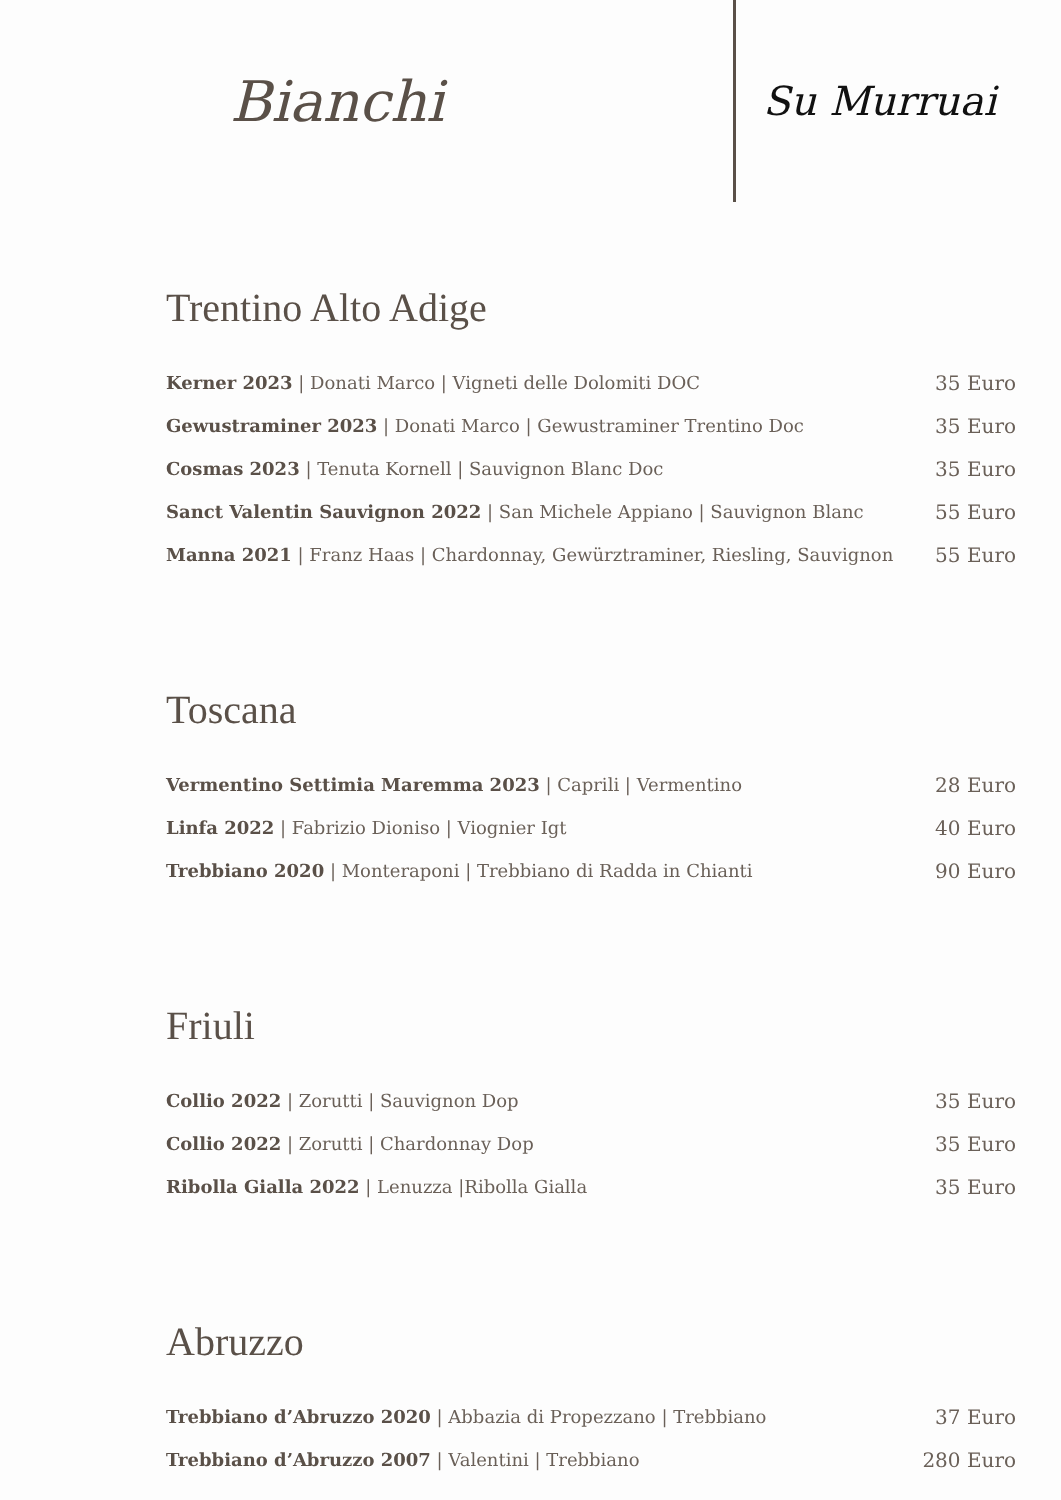Bianchi
Su Murruai
Trentino Alto Adige
Kerner 2023 | Donati Marco | Vigneti delle Dolomiti DOC 35 Euro
Gewustraminer 2023 | Donati Marco | Gewustraminer Trentino Doc 35 Euro
Cosmas 2023 | Tenuta Kornell | Sauvignon Blanc Doc 35 Euro
Sanct Valentin Sauvignon 2022 | San Michele Appiano | Sauvignon Blanc 55 Euro
Manna 2021 | Franz Haas | Chardonnay, Gewürztraminer, Riesling, Sauvignon 55 Euro
Toscana
Vermentino Settimia Maremma 2023 | Caprili | Vermentino 28 Euro
Linfa 2022 | Fabrizio Dioniso | Viognier Igt 40 Euro
Trebbiano 2020 | Monteraponi | Trebbiano di Radda in Chianti 90 Euro
Friuli
Collio 2022 | Zorutti | Sauvignon Dop 35 Euro
Collio 2022 | Zorutti | Chardonnay Dop 35 Euro
Ribolla Gialla 2022 | Lenuzza |Ribolla Gialla 35 Euro
Abruzzo
Trebbiano d’Abruzzo 2020 | Abbazia di Propezzano | Trebbiano 37 Euro
Trebbiano d’Abruzzo 2007 | Valentini | Trebbiano 280 Euro